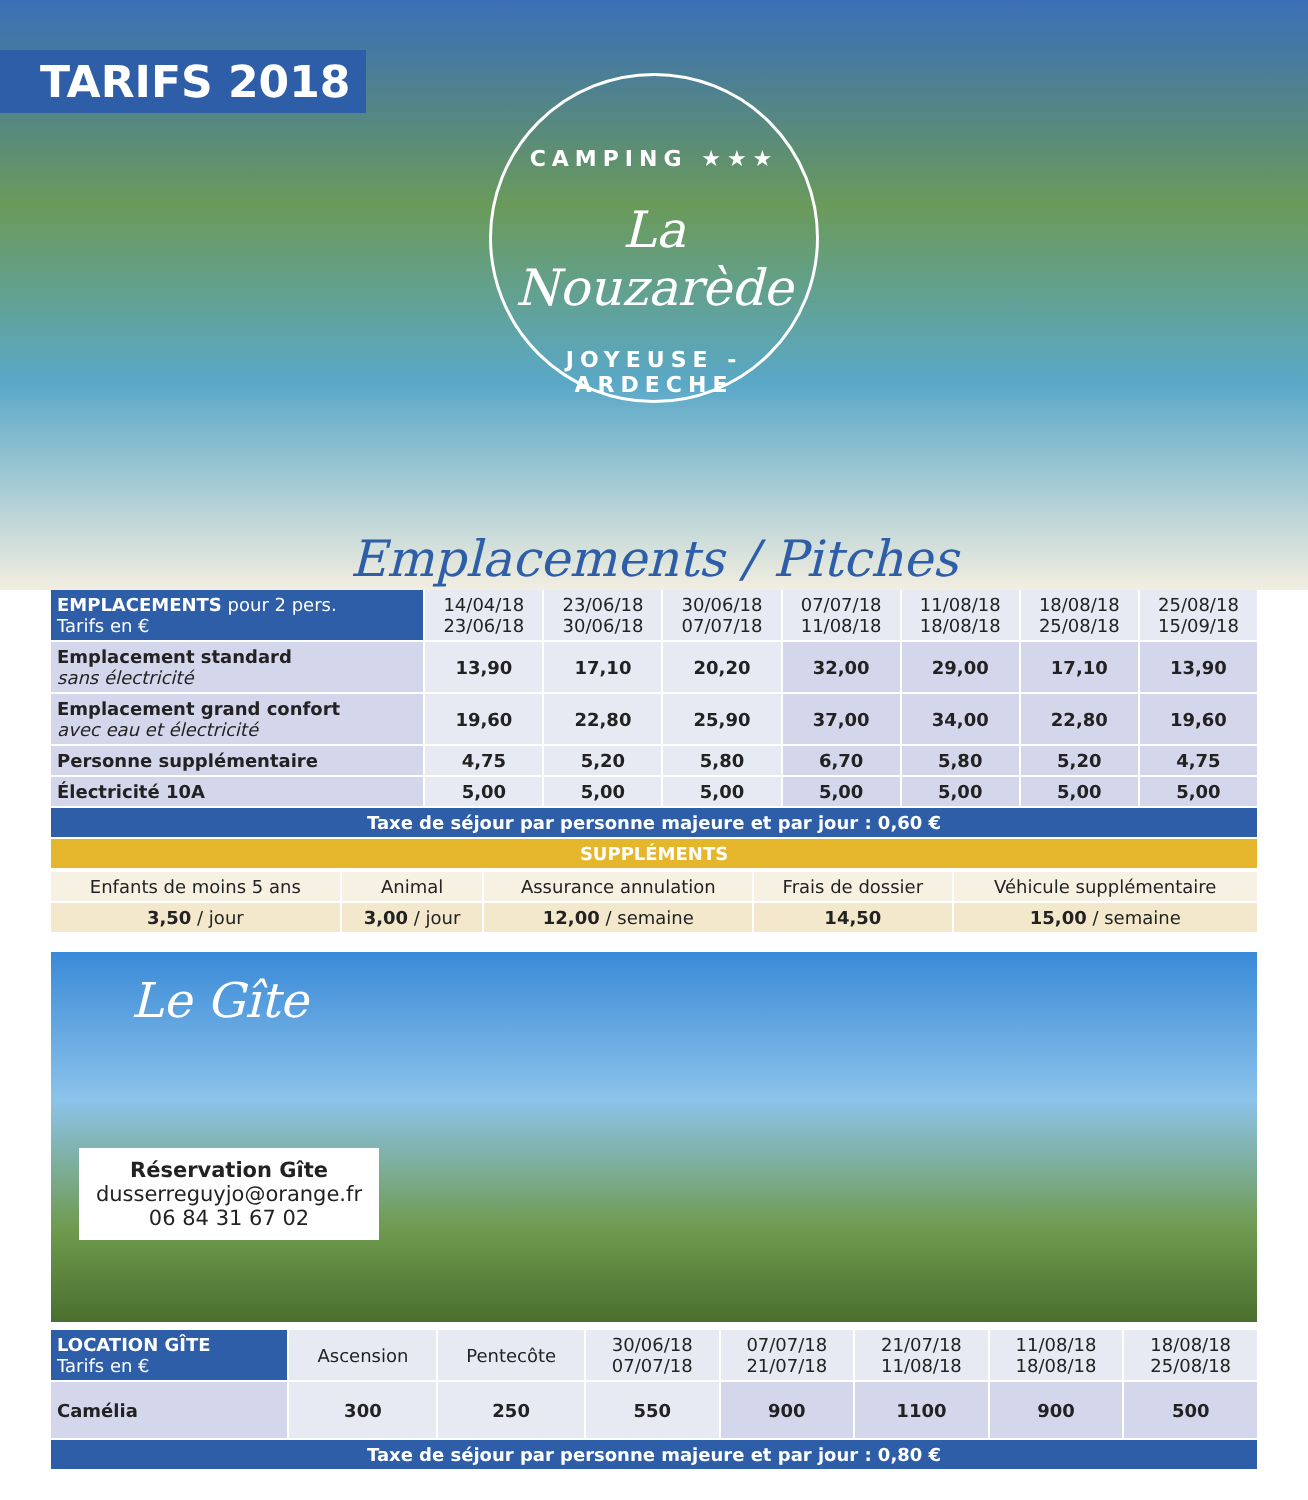TARIFS 2018
CAMPING ★★★
La Nouzarède
JOYEUSE - ARDECHE
Emplacements / Pitches
| EMPLACEMENTS pour 2 pers. Tarifs en € | 14/04/18 23/06/18 | 23/06/18 30/06/18 | 30/06/18 07/07/18 | 07/07/18 11/08/18 | 11/08/18 18/08/18 | 18/08/18 25/08/18 | 25/08/18 15/09/18 |
| --- | --- | --- | --- | --- | --- | --- | --- |
| Emplacement standard sans électricité | 13,90 | 17,10 | 20,20 | 32,00 | 29,00 | 17,10 | 13,90 |
| Emplacement grand confort avec eau et électricité | 19,60 | 22,80 | 25,90 | 37,00 | 34,00 | 22,80 | 19,60 |
| Personne supplémentaire | 4,75 | 5,20 | 5,80 | 6,70 | 5,80 | 5,20 | 4,75 |
| Électricité 10A | 5,00 | 5,00 | 5,00 | 5,00 | 5,00 | 5,00 | 5,00 |
| Taxe de séjour par personne majeure et par jour : 0,60 € | | | | | | | |
| SUPPLÉMENTS | | | | | | | |
| Enfants de moins 5 ans | Animal | Assurance annulation | Frais de dossier | Véhicule supplémentaire |
| 3,50 / jour | 3,00 / jour | 12,00 / semaine | 14,50 | 15,00 / semaine |
Le Gîte
Réservation Gîte
dusserreguyjo@orange.fr
06 84 31 67 02
| LOCATION GÎTE Tarifs en € | Ascension | Pentecôte | 30/06/18 07/07/18 | 07/07/18 21/07/18 | 21/07/18 11/08/18 | 11/08/18 18/08/18 | 18/08/18 25/08/18 |
| --- | --- | --- | --- | --- | --- | --- | --- |
| Camélia | 300 | 250 | 550 | 900 | 1100 | 900 | 500 |
| Taxe de séjour par personne majeure et par jour : 0,80 € | | | | | | | |